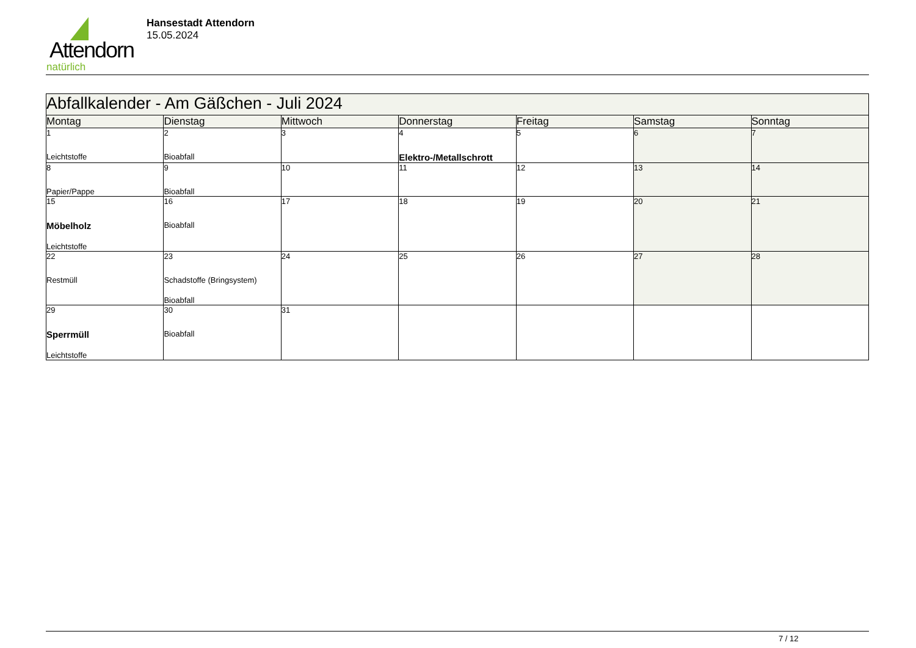Attendorn
natürlich
Hansestadt Attendorn
15.05.2024
| Abfallkalender - Am Gäßchen - Juli 2024 | | | | | | |
| --- | --- | --- | --- | --- | --- | --- |
| Montag | Dienstag | Mittwoch | Donnerstag | Freitag | Samstag | Sonntag |
| 1 Leichtstoffe | 2 Bioabfall | 3 | 4 Elektro-/Metallschrott | 5 | 6 | 7 |
| 8 Papier/Pappe | 9 Bioabfall | 10 | 11 | 12 | 13 | 14 |
| 15 Möbelholz Leichtstoffe | 16 Bioabfall | 17 | 18 | 19 | 20 | 21 |
| 22 Restmüll | 23 Schadstoffe (Bringsystem) Bioabfall | 24 | 25 | 26 | 27 | 28 |
| 29 Sperrmüll Leichtstoffe | 30 Bioabfall | 31 | | | | |
7 / 12